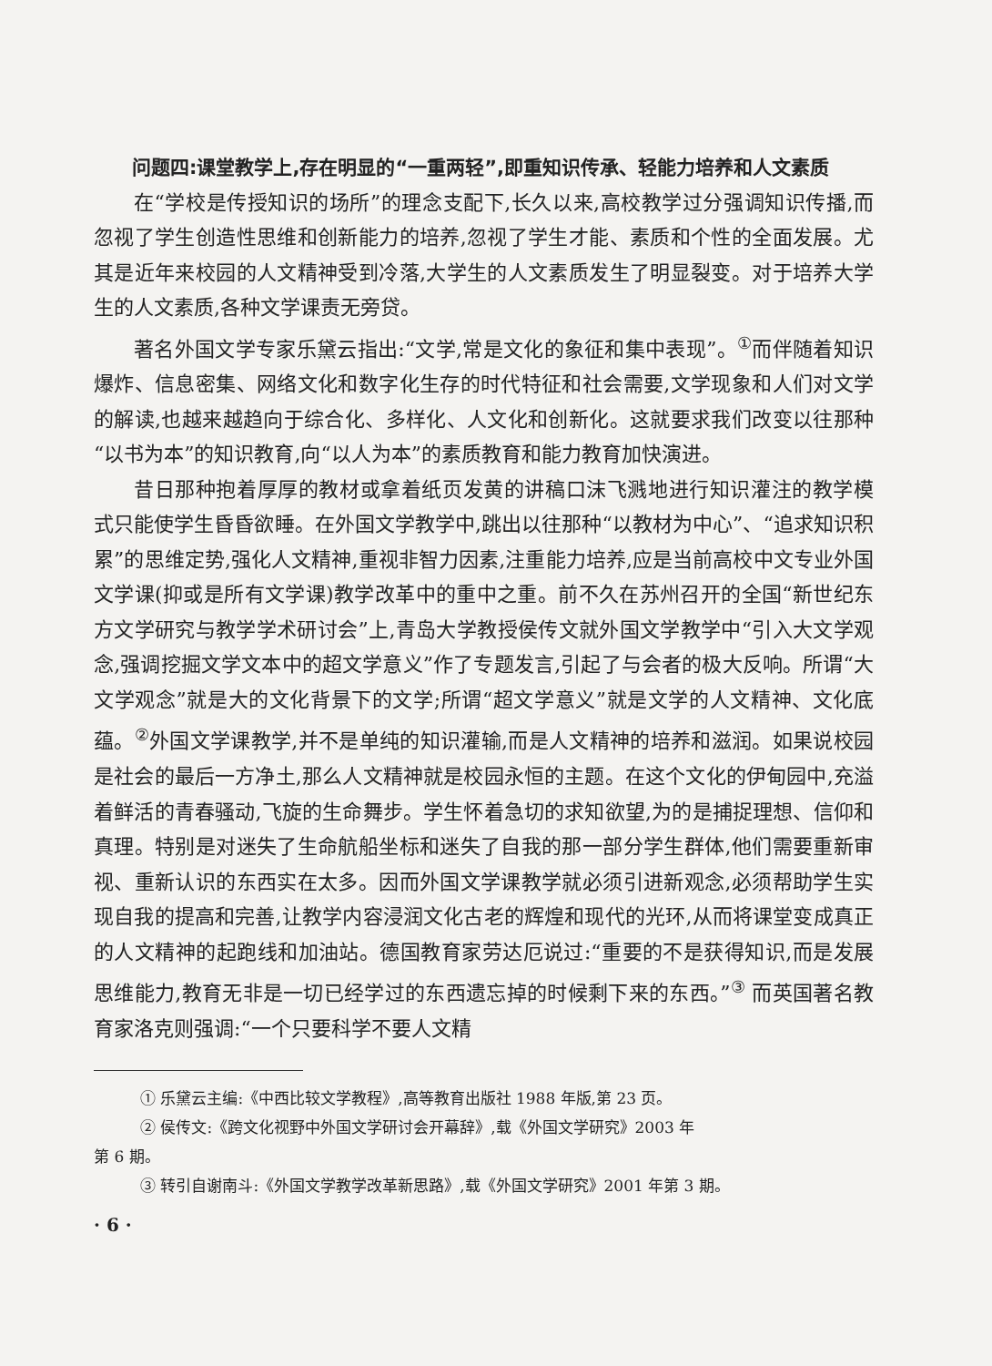问题四:课堂教学上,存在明显的“一重两轻”,即重知识传承、轻能力培养和人文素质
在“学校是传授知识的场所”的理念支配下,长久以来,高校教学过分强调知识传播,而忽视了学生创造性思维和创新能力的培养,忽视了学生才能、素质和个性的全面发展。尤其是近年来校园的人文精神受到冷落,大学生的人文素质发生了明显裂变。对于培养大学生的人文素质,各种文学课责无旁贷。
著名外国文学专家乐黛云指出:“文学,常是文化的象征和集中表现”。<sup>①</sup>而伴随着知识爆炸、信息密集、网络文化和数字化生存的时代特征和社会需要,文学现象和人们对文学的解读,也越来越趋向于综合化、多样化、人文化和创新化。这就要求我们改变以往那种“以书为本”的知识教育,向“以人为本”的素质教育和能力教育加快演进。
昔日那种抱着厚厚的教材或拿着纸页发黄的讲稿口沫飞溅地进行知识灌注的教学模式只能使学生昏昏欲睡。在外国文学教学中,跳出以往那种“以教材为中心”、“追求知识积累”的思维定势,强化人文精神,重视非智力因素,注重能力培养,应是当前高校中文专业外国文学课(抑或是所有文学课)教学改革中的重中之重。前不久在苏州召开的全国“新世纪东方文学研究与教学学术研讨会”上,青岛大学教授侯传文就外国文学教学中“引入大文学观念,强调挖掘文学文本中的超文学意义”作了专题发言,引起了与会者的极大反响。所谓“大文学观念”就是大的文化背景下的文学;所谓“超文学意义”就是文学的人文精神、文化底蕴。<sup>②</sup>外国文学课教学,并不是单纯的知识灌输,而是人文精神的培养和滋润。如果说校园是社会的最后一方净土,那么人文精神就是校园永恒的主题。在这个文化的伊甸园中,充溢着鲜活的青春骚动,飞旋的生命舞步。学生怀着急切的求知欲望,为的是捕捉理想、信仰和真理。特别是对迷失了生命航船坐标和迷失了自我的那一部分学生群体,他们需要重新审视、重新认识的东西实在太多。因而外国文学课教学就必须引进新观念,必须帮助学生实现自我的提高和完善,让教学内容浸润文化古老的辉煌和现代的光环,从而将课堂变成真正的人文精神的起跑线和加油站。德国教育家劳达厄说过:“重要的不是获得知识,而是发展思维能力,教育无非是一切已经学过的东西遗忘掉的时候剩下来的东西。”<sup>③</sup> 而英国著名教育家洛克则强调:“一个只要科学不要人文精
① 乐黛云主编:《中西比较文学教程》,高等教育出版社 1988 年版,第 23 页。
② 侯传文:《跨文化视野中外国文学研讨会开幕辞》,载《外国文学研究》2003 年
第 6 期。
③ 转引自谢南斗:《外国文学教学改革新思路》,载《外国文学研究》2001 年第 3 期。
· 6 ·